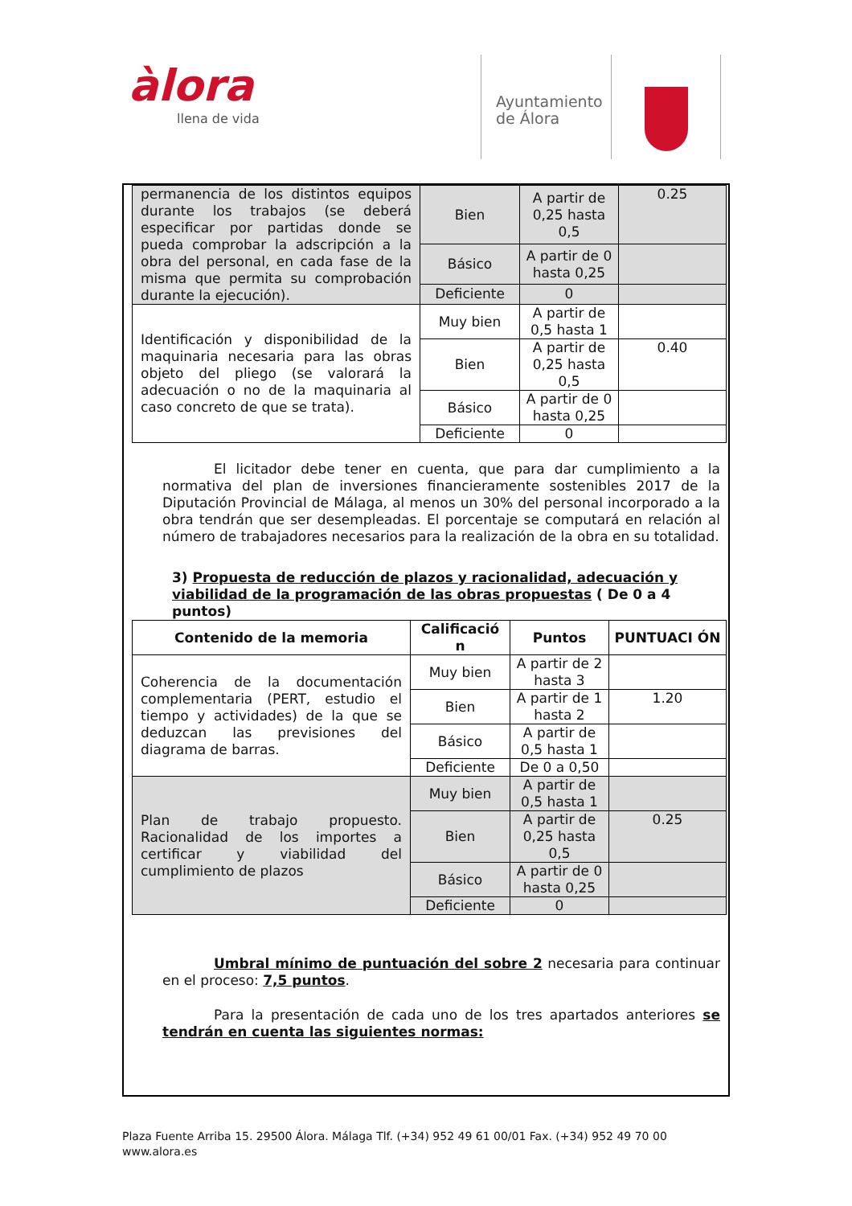àlora
llena de vida
Ayuntamiento
de Álora
| permanencia de los distintos equipos durante los trabajos (se deberá especificar por partidas donde se pueda comprobar la adscripción a la obra del personal, en cada fase de la misma que permita su comprobación durante la ejecución). | Bien | A partir de 0,25 hasta 0,5 | 0.25 |
| | Básico | A partir de 0 hasta 0,25 | |
| | Deficiente | 0 | |
| Identificación y disponibilidad de la maquinaria necesaria para las obras objeto del pliego (se valorará la adecuación o no de la maquinaria al caso concreto de que se trata). | Muy bien | A partir de 0,5 hasta 1 | |
| | Bien | A partir de 0,25 hasta 0,5 | 0.40 |
| | Básico | A partir de 0 hasta 0,25 | |
| | Deficiente | 0 | |
El licitador debe tener en cuenta, que para dar cumplimiento a la normativa del plan de inversiones financieramente sostenibles 2017 de la Diputación Provincial de Málaga, al menos un 30% del personal incorporado a la obra tendrán que ser desempleadas. El porcentaje se computará en relación al número de trabajadores necesarios para la realización de la obra en su totalidad.
3) Propuesta de reducción de plazos y racionalidad, adecuación y viabilidad de la programación de las obras propuestas ( De 0 a 4 puntos)
| Contenido de la memoria | Calificació n | Puntos | PUNTUACI ÓN |
| --- | --- | --- | --- |
| Coherencia de la documentación complementaria (PERT, estudio el tiempo y actividades) de la que se deduzcan las previsiones del diagrama de barras. | Muy bien | A partir de 2 hasta 3 | |
| | Bien | A partir de 1 hasta 2 | 1.20 |
| | Básico | A partir de 0,5 hasta 1 | |
| | Deficiente | De 0 a 0,50 | |
| Plan de trabajo propuesto. Racionalidad de los importes a certificar y viabilidad del cumplimiento de plazos | Muy bien | A partir de 0,5 hasta 1 | |
| | Bien | A partir de 0,25 hasta 0,5 | 0.25 |
| | Básico | A partir de 0 hasta 0,25 | |
| | Deficiente | 0 | |
Umbral mínimo de puntuación del sobre 2 necesaria para continuar en el proceso: 7,5 puntos.
Para la presentación de cada uno de los tres apartados anteriores se tendrán en cuenta las siguientes normas:
Plaza Fuente Arriba 15. 29500 Álora. Málaga Tlf. (+34) 952 49 61 00/01 Fax. (+34) 952 49 70 00
www.alora.es